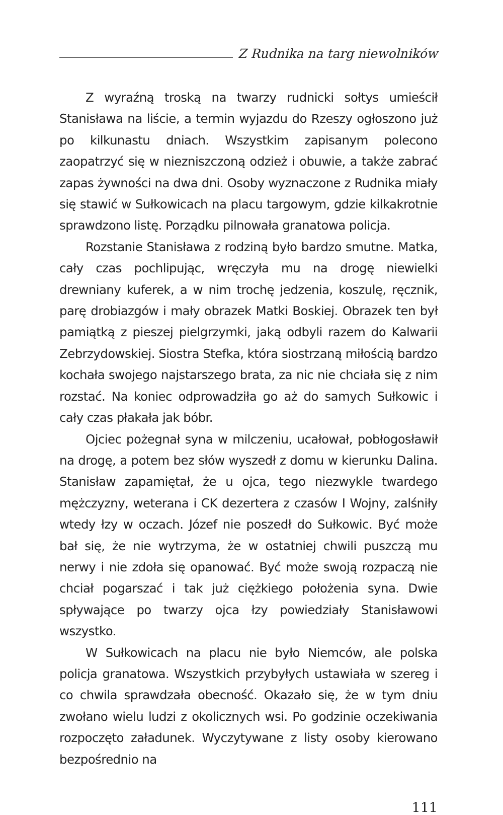Z Rudnika na targ niewolników
Z wyraźną troską na twarzy rudnicki sołtys umieścił Stanisława na liście, a termin wyjazdu do Rzeszy ogłoszono już po kilkunastu dniach. Wszystkim zapisanym polecono zaopatrzyć się w niezniszczoną odzież i obuwie, a także zabrać zapas żywności na dwa dni. Osoby wyznaczone z Rudnika miały się stawić w Sułkowicach na placu targowym, gdzie kilkakrotnie sprawdzono listę. Porządku pilnowała granatowa policja.
Rozstanie Stanisława z rodziną było bardzo smutne. Matka, cały czas pochlipując, wręczyła mu na drogę niewielki drewniany kuferek, a w nim trochę jedzenia, koszulę, ręcznik, parę drobiazgów i mały obrazek Matki Boskiej. Obrazek ten był pamiątką z pieszej pielgrzymki, jaką odbyli razem do Kalwarii Zebrzydowskiej. Siostra Stefka, która siostrzaną miłością bardzo kochała swojego najstarszego brata, za nic nie chciała się z nim rozstać. Na koniec odprowadziła go aż do samych Sułkowic i cały czas płakała jak bóbr.
Ojciec pożegnał syna w milczeniu, ucałował, pobłogosławił na drogę, a potem bez słów wyszedł z domu w kierunku Dalina. Stanisław zapamiętał, że u ojca, tego niezwykle twardego mężczyzny, weterana i CK dezertera z czasów I Wojny, zalśniły wtedy łzy w oczach. Józef nie poszedł do Sułkowic. Być może bał się, że nie wytrzyma, że w ostatniej chwili puszczą mu nerwy i nie zdoła się opanować. Być może swoją rozpaczą nie chciał pogarszać i tak już ciężkiego położenia syna. Dwie spływające po twarzy ojca łzy powiedziały Stanisławowi wszystko.
W Sułkowicach na placu nie było Niemców, ale polska policja granatowa. Wszystkich przybyłych ustawiała w szereg i co chwila sprawdzała obecność. Okazało się, że w tym dniu zwołano wielu ludzi z okolicznych wsi. Po godzinie oczekiwania rozpoczęto załadunek. Wyczytywane z listy osoby kierowano bezpośrednio na
111